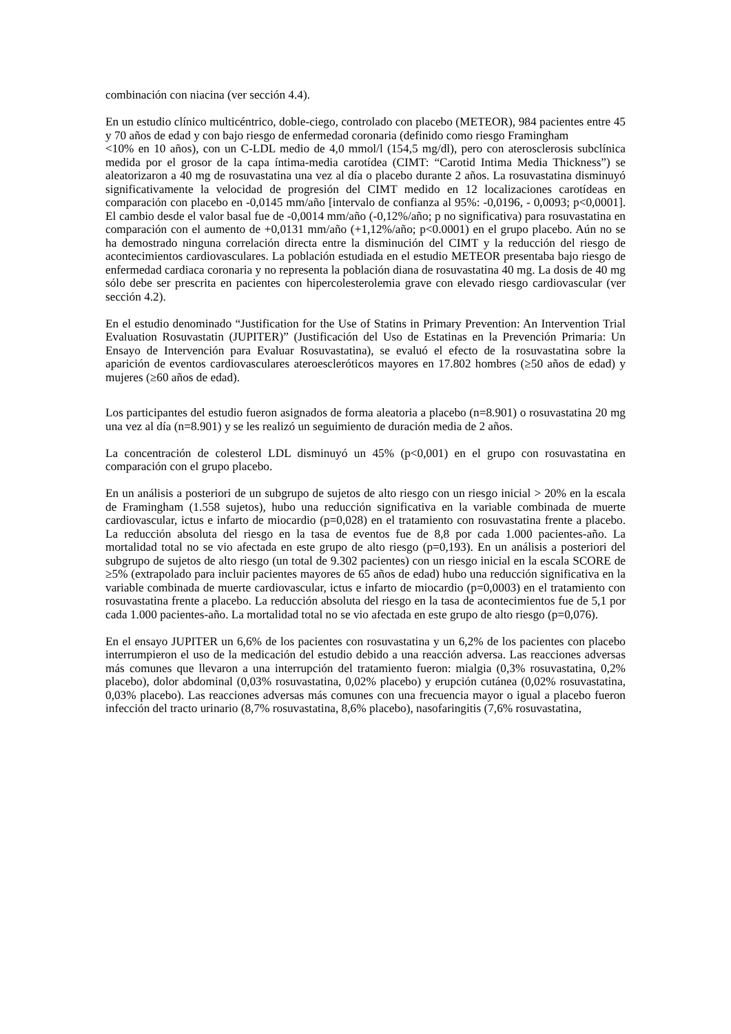combinación con niacina (ver sección 4.4).
En un estudio clínico multicéntrico, doble-ciego, controlado con placebo (METEOR), 984 pacientes entre 45 y 70 años de edad y con bajo riesgo de enfermedad coronaria (definido como riesgo Framingham
<10% en 10 años), con un C-LDL medio de 4,0 mmol/l (154,5 mg/dl), pero con aterosclerosis subclínica medida por el grosor de la capa íntima-media carotídea (CIMT: “Carotid Intima Media Thickness”) se aleatorizaron a 40 mg de rosuvastatina una vez al día o placebo durante 2 años. La rosuvastatina disminuyó significativamente la velocidad de progresión del CIMT medido en 12 localizaciones carotídeas en comparación con placebo en -0,0145 mm/año [intervalo de confianza al 95%: -0,0196, - 0,0093; p<0,0001]. El cambio desde el valor basal fue de -0,0014 mm/año (-0,12%/año; p no significativa) para rosuvastatina en comparación con el aumento de +0,0131 mm/año (+1,12%/año; p<0.0001) en el grupo placebo. Aún no se ha demostrado ninguna correlación directa entre la disminución del CIMT y la reducción del riesgo de acontecimientos cardiovasculares. La población estudiada en el estudio METEOR presentaba bajo riesgo de enfermedad cardiaca coronaria y no representa la población diana de rosuvastatina 40 mg. La dosis de 40 mg sólo debe ser prescrita en pacientes con hipercolesterolemia grave con elevado riesgo cardiovascular (ver sección 4.2).
En el estudio denominado “Justification for the Use of Statins in Primary Prevention: An Intervention Trial Evaluation Rosuvastatin (JUPITER)” (Justificación del Uso de Estatinas en la Prevención Primaria: Un Ensayo de Intervención para Evaluar Rosuvastatina), se evaluó el efecto de la rosuvastatina sobre la aparición de eventos cardiovasculares ateroescleróticos mayores en 17.802 hombres (≥50 años de edad) y mujeres (≥60 años de edad).
Los participantes del estudio fueron asignados de forma aleatoria a placebo (n=8.901) o rosuvastatina 20 mg una vez al día (n=8.901) y se les realizó un seguimiento de duración media de 2 años.
La concentración de colesterol LDL disminuyó un 45% (p<0,001) en el grupo con rosuvastatina en comparación con el grupo placebo.
En un análisis a posteriori de un subgrupo de sujetos de alto riesgo con un riesgo inicial > 20% en la escala de Framingham (1.558 sujetos), hubo una reducción significativa en la variable combinada de muerte cardiovascular, ictus e infarto de miocardio (p=0,028) en el tratamiento con rosuvastatina frente a placebo. La reducción absoluta del riesgo en la tasa de eventos fue de 8,8 por cada 1.000 pacientes-año. La mortalidad total no se vio afectada en este grupo de alto riesgo (p=0,193). En un análisis a posteriori del subgrupo de sujetos de alto riesgo (un total de 9.302 pacientes) con un riesgo inicial en la escala SCORE de ≥5% (extrapolado para incluir pacientes mayores de 65 años de edad) hubo una reducción significativa en la variable combinada de muerte cardiovascular, ictus e infarto de miocardio (p=0,0003) en el tratamiento con rosuvastatina frente a placebo. La reducción absoluta del riesgo en la tasa de acontecimientos fue de 5,1 por cada 1.000 pacientes-año. La mortalidad total no se vio afectada en este grupo de alto riesgo (p=0,076).
En el ensayo JUPITER un 6,6% de los pacientes con rosuvastatina y un 6,2% de los pacientes con placebo interrumpieron el uso de la medicación del estudio debido a una reacción adversa. Las reacciones adversas más comunes que llevaron a una interrupción del tratamiento fueron: mialgia (0,3% rosuvastatina, 0,2% placebo), dolor abdominal (0,03% rosuvastatina, 0,02% placebo) y erupción cutánea (0,02% rosuvastatina, 0,03% placebo). Las reacciones adversas más comunes con una frecuencia mayor o igual a placebo fueron infección del tracto urinario (8,7% rosuvastatina, 8,6% placebo), nasofaringitis (7,6% rosuvastatina,